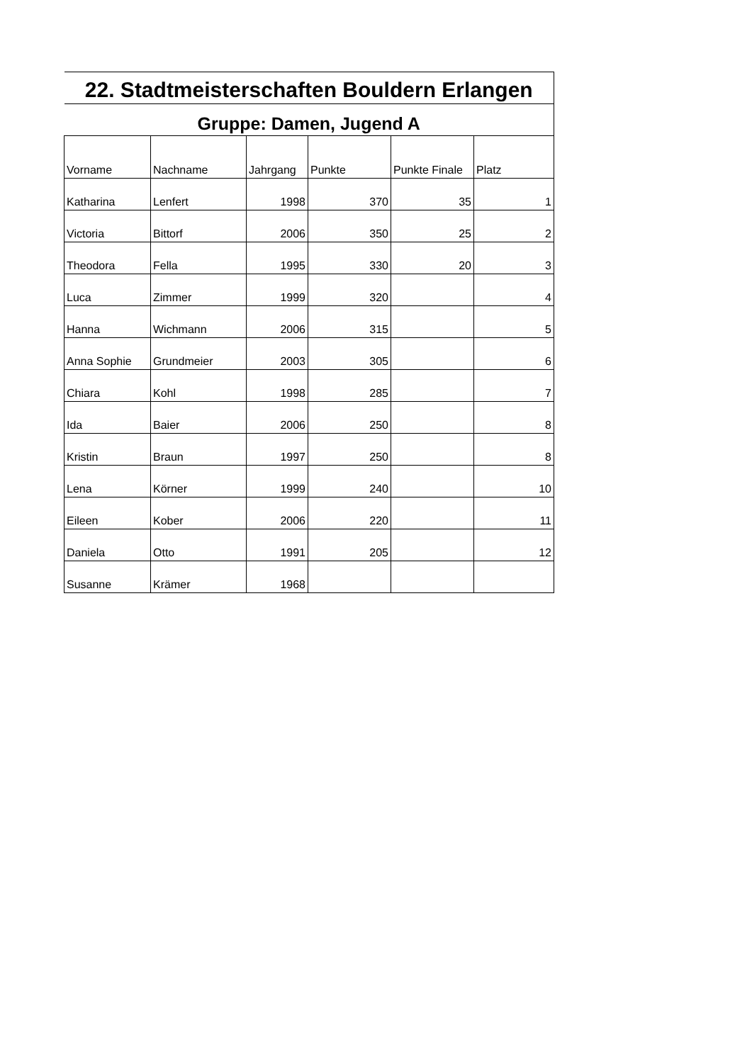| 22. Stadtmeisterschaften Bouldern Erlangen | | | | | |
| Gruppe: Damen, Jugend A | | | | | |
| Vorname | Nachname | Jahrgang | Punkte | Punkte Finale | Platz |
| Katharina | Lenfert | 1998 | 370 | 35 | 1 |
| Victoria | Bittorf | 2006 | 350 | 25 | 2 |
| Theodora | Fella | 1995 | 330 | 20 | 3 |
| Luca | Zimmer | 1999 | 320 | | 4 |
| Hanna | Wichmann | 2006 | 315 | | 5 |
| Anna Sophie | Grundmeier | 2003 | 305 | | 6 |
| Chiara | Kohl | 1998 | 285 | | 7 |
| Ida | Baier | 2006 | 250 | | 8 |
| Kristin | Braun | 1997 | 250 | | 8 |
| Lena | Körner | 1999 | 240 | | 10 |
| Eileen | Kober | 2006 | 220 | | 11 |
| Daniela | Otto | 1991 | 205 | | 12 |
| Susanne | Krämer | 1968 | | | |